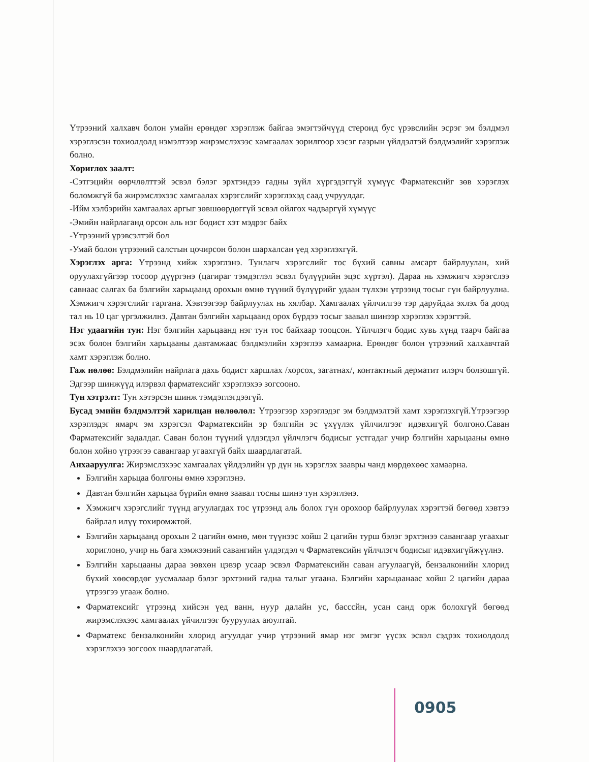Үтрээний халхавч болон умайн ерөндөг хэрэглэж байгаа эмэгтэйчүүд стероид бус үрэвслийн эсрэг эм бэлдмэл хэрэглэсэн тохиолдолд нэмэлтээр жирэмслэхээс хамгаалах зорилгоор хэсэг газрын үйлдэлтэй бэлдмэлийг хэрэглэж болно.
Хориглох заалт:
-Сэтгэцийн өөрчлөлттэй эсвэл бэлэг эрхтэндээ гадны зүйл хүргэдэггүй хүмүүс Фарматексийг зөв хэрэглэх боломжгүй ба жирэмслэхээс хамгаалах хэрэгслийг хэрэглэхэд саад учруулдаг.
-Ийм хэлбэрийн хамгаалах аргыг зөвшөөрдөггүй эсвэл ойлгох чадваргүй хүмүүс
-Эмийн найрлаганд орсон аль нэг бодист хэт мэдрэг байх
-Үтрээний үрэвсэлтэй бол
-Умай болон үтрээний салстын цочирсон болон шархалсан үед хэрэглэхгүй.
Хэрэглэх арга: Үтрээнд хийж хэрэглэнэ. Тунлагч хэрэгслийг тос бүхий савны амсарт байрлуулан, хий оруулахгүйгээр тосоор дүүргэнэ (цагираг тэмдэглэл эсвэл бүлүүрийн эцэс хүртэл). Дараа нь хэмжигч хэрэгслээ савнаас салгах ба бэлгийн харьцаанд орохын өмнө түүний бүлүүрийг удаан түлхэн үтрээнд тосыг гүн байрлуулна. Хэмжигч хэрэгслийг гаргана. Хэвтээгээр байрлуулах нь хялбар. Хамгаалах үйлчилгээ тэр даруйдаа эхлэх ба доод тал нь 10 цаг үргэлжилнэ. Давтан бэлгийн харьцаанд орох бүрдээ тосыг заавал шинээр хэрэглэх хэрэгтэй.
Нэг удаагийн тун: Нэг бэлгийн харьцаанд нэг тун тос байхаар тооцсон. Үйлчлэгч бодис хувь хүнд таарч байгаа эсэх болон бэлгийн харьцааны давтамжаас бэлдмэлийн хэрэглээ хамаарна. Ерөндөг болон үтрээний халхавчтай хамт хэрэглэж болно.
Гаж нөлөө: Бэлдмэлийн найрлага дахь бодист харшлах /хорсох, загатнах/, контактный дерматит илэрч болзошгүй. Эдгээр шинжүүд илэрвэл фарматексийг хэрэглэхээ зогсооно.
Тун хэтрэлт: Тун хэтэрсэн шинж тэмдэглэгдээгүй.
Бусад эмийн бэлдмэлтэй харилцан нөлөөлөл: Үтрээгээр хэрэглэдэг эм бэлдмэлтэй хамт хэрэглэхгүй.Үтрээгээр хэрэглэдэг ямарч эм хэрэгсэл Фарматексийн эр бэлгийн эс үхүүлэх үйлчилгээг идэвхигүй болгоно.Саван Фарматексийг задалдаг. Саван болон түүний үлдэгдэл үйлчлэгч бодисыг устгадаг учир бэлгийн харьцааны өмнө болон хойно үтрээгээ савангаар угаахгүй байх шаардлагатай.
Анхааруулга: Жирэмслэхээс хамгаалах үйлдэлийн үр дүн нь хэрэглэх заавры чанд мөрдөхөөс хамаарна.
Бэлгийн харьцаа болгоны өмнө хэрэглэнэ.
Давтан бэлгийн харьцаа бүрийн өмнө заавал тосны шинэ тун хэрэглэнэ.
Хэмжигч хэрэгслийг түүнд агуулагдах тос үтрээнд аль болох гүн орохоор байрлуулах хэрэгтэй бөгөөд хэвтээ байрлал илүү тохиромжтой.
Бэлгийн харьцаанд орохын 2 цагийн өмнө, мөн түүнээс хойш 2 цагийн турш бэлэг эрхтэнээ савангаар угаахыг хориглоно, учир нь бага хэмжээний савангийн үлдэгдэл ч Фарматексийн үйлчлэгч бодисыг идэвхигүйжүүлнэ.
Бэлгийн харьцааны дараа зөвхөн цэвэр усаар эсвэл Фарматексийн саван агуулаагүй, бензалконийн хлорид бүхий хөөсөрдөг уусмалаар бэлэг эрхтэний гадна талыг угаана. Бэлгийн харьцаанаас хойш 2 цагийн дараа үтрээгээ угааж болно.
Фарматексийг үтрээнд хийсэн үед ванн, нуур далайн ус, басссйн, усан санд орж болохгүй бөгөөд жирэмслэхээс хамгаалах үйчилгээг бууруулах аюултай.
Фарматекс бензалконийн хлорид агуулдаг учир үтрээний ямар нэг эмгэг үүсэх эсвэл сэдрэх тохиолдолд хэрэглэхээ зогсоох шаардлагатай.
0905